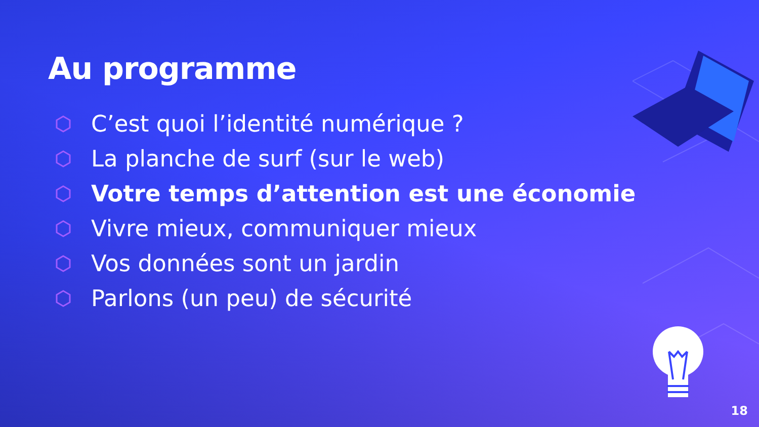Au programme
C’est quoi l’identité numérique ?
La planche de surf (sur le web)
Votre temps d’attention est une économie
Vivre mieux, communiquer mieux
Vos données sont un jardin
Parlons (un peu) de sécurité
18